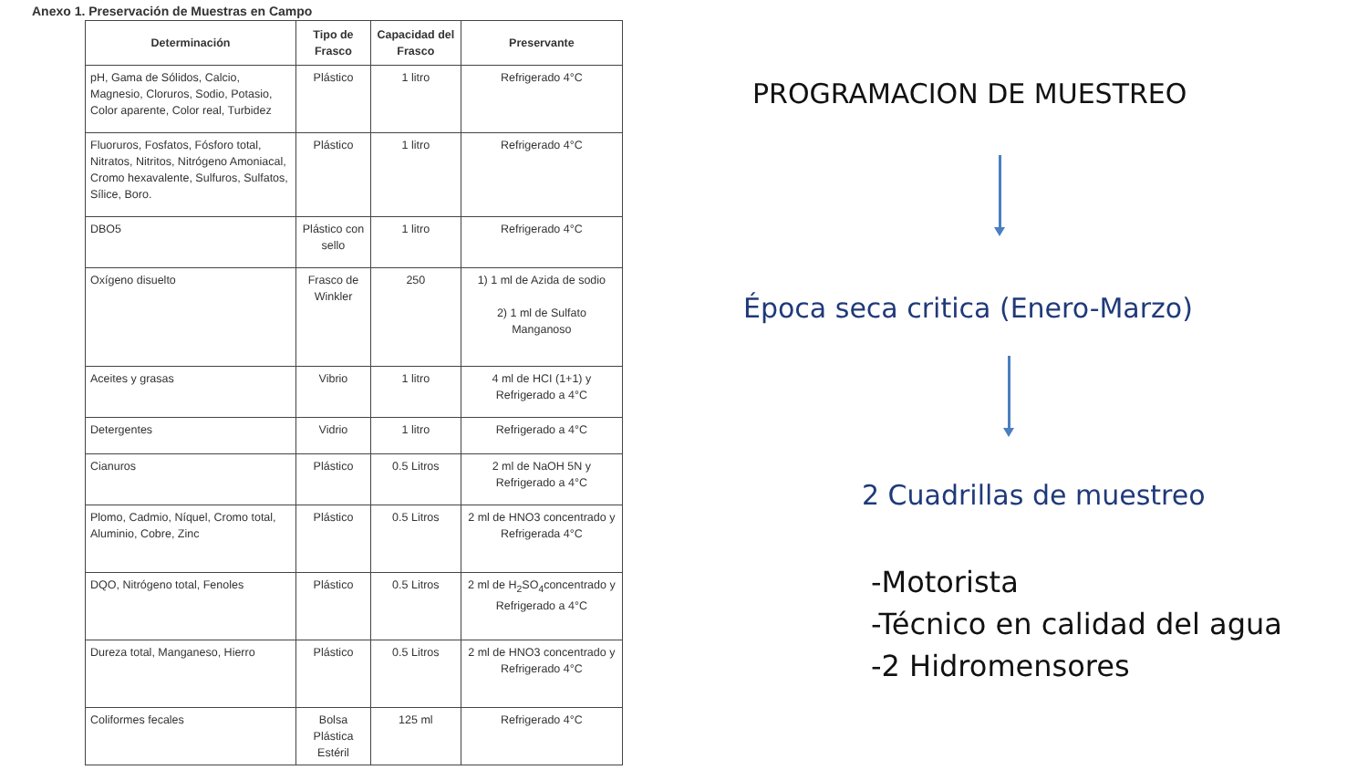Anexo 1. Preservación de Muestras en Campo
| Determinación | Tipo de Frasco | Capacidad del Frasco | Preservante |
| --- | --- | --- | --- |
| pH, Gama de Sólidos, Calcio, Magnesio, Cloruros, Sodio, Potasio, Color aparente, Color real, Turbidez | Plástico | 1 litro | Refrigerado 4°C |
| Fluoruros, Fosfatos, Fósforo total, Nitratos, Nitritos, Nitrógeno Amoniacal, Cromo hexavalente, Sulfuros, Sulfatos, Sílice, Boro. | Plástico | 1 litro | Refrigerado 4°C |
| DBO5 | Plástico con sello | 1 litro | Refrigerado 4°C |
| Oxígeno disuelto | Frasco de Winkler | 250 | 1) 1 ml de Azida de sodio 2) 1 ml de Sulfato Manganoso |
| Aceites y grasas | Vibrio | 1 litro | 4 ml de HCI (1+1) y Refrigerado a 4°C |
| Detergentes | Vidrio | 1 litro | Refrigerado a 4°C |
| Cianuros | Plástico | 0.5 Litros | 2 ml de NaOH 5N y Refrigerado a 4°C |
| Plomo, Cadmio, Níquel, Cromo total, Aluminio, Cobre, Zinc | Plástico | 0.5 Litros | 2 ml de HNO3 concentrado y Refrigerada 4°C |
| DQO, Nitrógeno total, Fenoles | Plástico | 0.5 Litros | 2 ml de H<sub>2</sub>SO<sub>4</sub>concentrado y Refrigerado a 4°C |
| Dureza total, Manganeso, Hierro | Plástico | 0.5 Litros | 2 ml de HNO3 concentrado y Refrigerado 4°C |
| Coliformes fecales | Bolsa Plástica Estéril | 125 ml | Refrigerado 4°C |
PROGRAMACION DE MUESTREO
Época seca critica (Enero-Marzo)
2 Cuadrillas de muestreo
-Motorista
-Técnico en calidad del agua
-2 Hidromensores